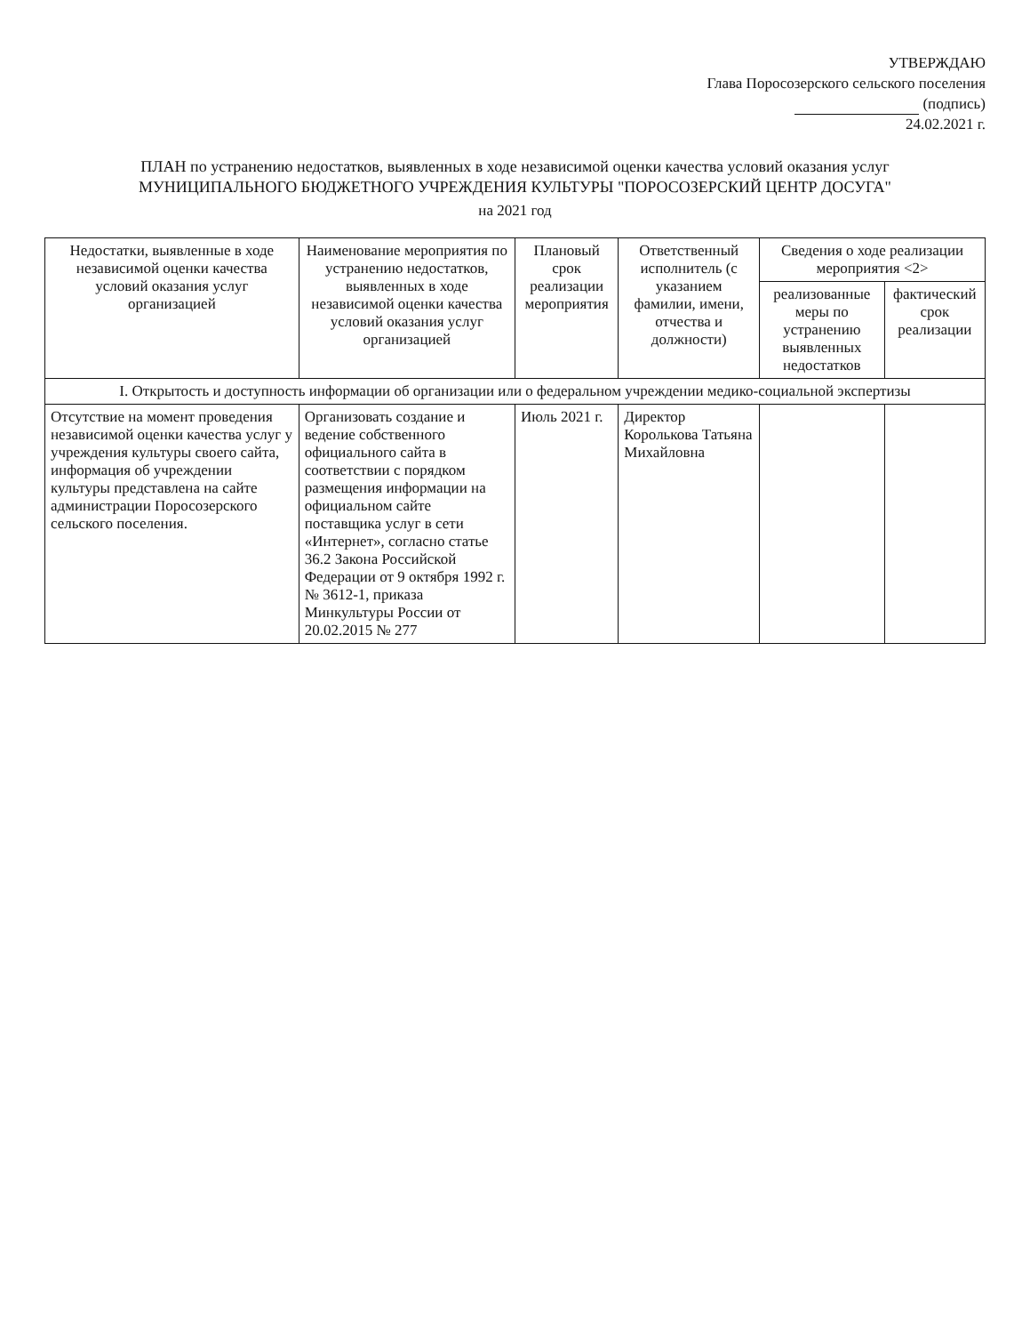УТВЕРЖДАЮ
Глава Поросозерского сельского поселения
(подпись)
24.02.2021 г.
ПЛАН по устранению недостатков, выявленных в ходе независимой оценки качества условий оказания услуг
МУНИЦИПАЛЬНОГО БЮДЖЕТНОГО УЧРЕЖДЕНИЯ КУЛЬТУРЫ "ПОРОСОЗЕРСКИЙ ЦЕНТР ДОСУГА"
на 2021 год
| Недостатки, выявленные в ходе независимой оценки качества условий оказания услуг организацией | Наименование мероприятия по устранению недостатков, выявленных в ходе независимой оценки качества условий оказания услуг организацией | Плановый срок реализации мероприятия | Ответственный исполнитель (с указанием фамилии, имени, отчества и должности) | Сведения о ходе реализации мероприятия <2> | |
| --- | --- | --- | --- | --- | --- |
| | | | | реализованные меры по устранению выявленных недостатков | фактический срок реализации |
| I. Открытость и доступность информации об организации или о федеральном учреждении медико-социальной экспертизы | | | | | |
| Отсутствие на момент проведения независимой оценки качества услуг у учреждения культуры своего сайта, информация об учреждении культуры представлена на сайте администрации Поросозерского сельского поселения. | Организовать создание и ведение собственного официального сайта в соответствии с порядком размещения информации на официальном сайте поставщика услуг в сети «Интернет», согласно статье 36.2 Закона Российской Федерации от 9 октября 1992 г. № 3612-1, приказа Минкультуры России от 20.02.2015 № 277 | Июль 2021 г. | Директор Королькова Татьяна Михайловна | | |